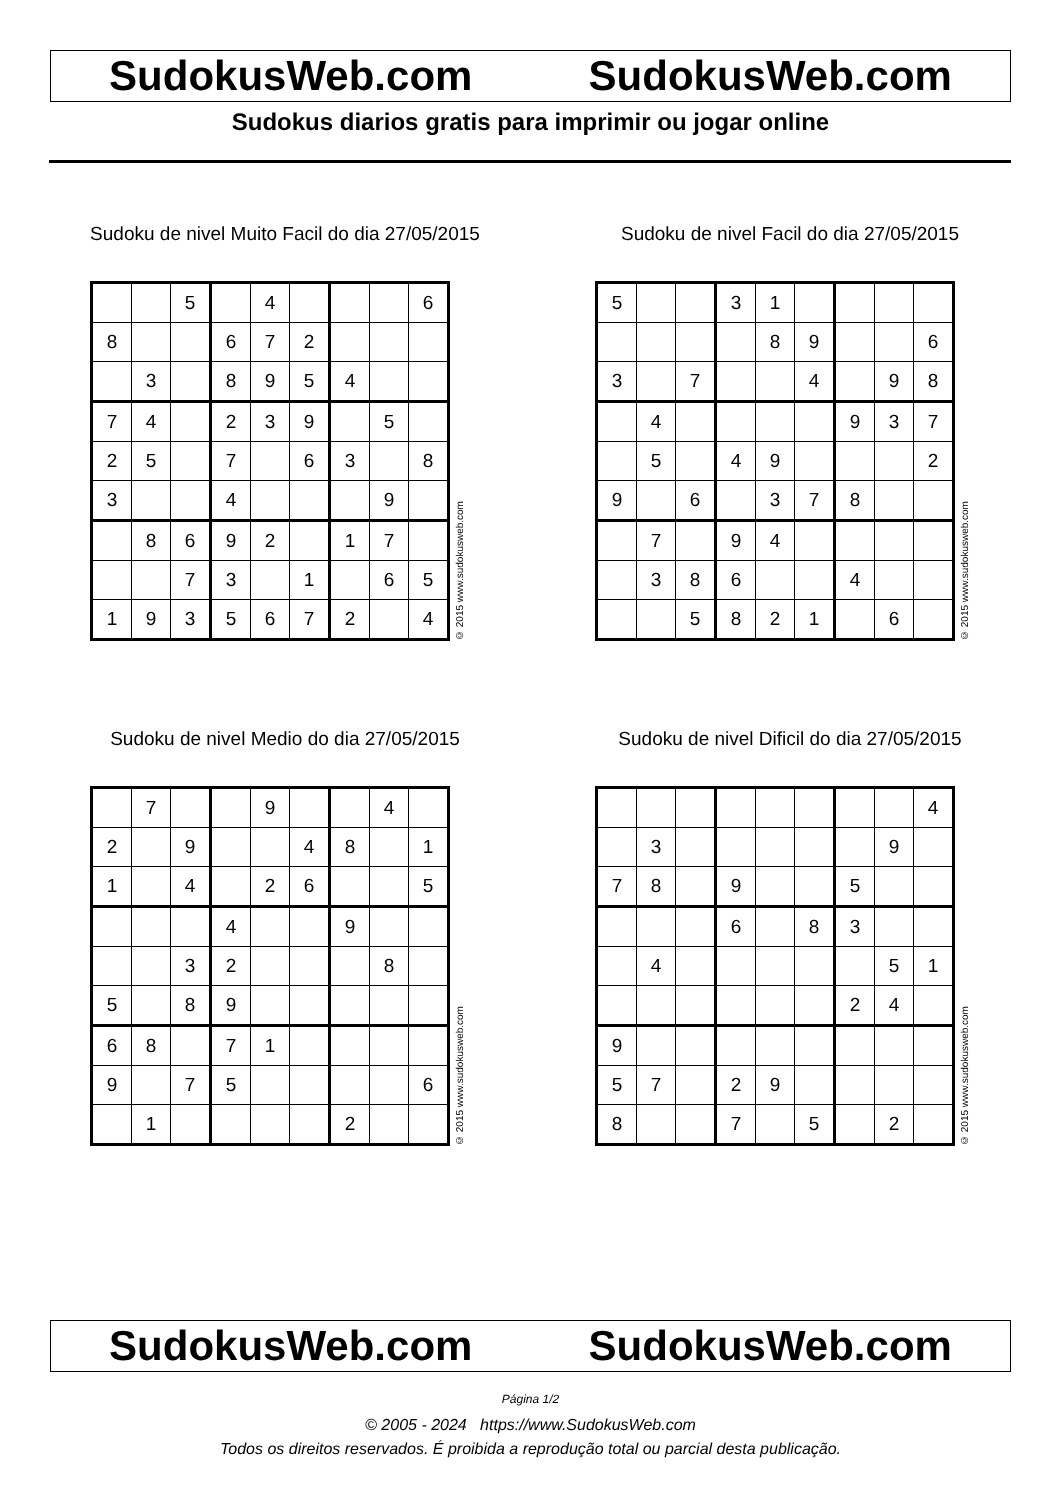SudokusWeb.com SudokusWeb.com
Sudokus diarios gratis para imprimir ou jogar online
Sudoku de nivel Muito Facil do dia 27/05/2015
| | | 5 | | 4 | | | | 6 |
| 8 | | | 6 | 7 | 2 | | | |
| | 3 | | 8 | 9 | 5 | 4 | | |
| 7 | 4 | | 2 | 3 | 9 | | 5 | |
| 2 | 5 | | 7 | | 6 | 3 | | 8 |
| 3 | | | 4 | | | | 9 | |
| | 8 | 6 | 9 | 2 | | 1 | 7 | |
| | | 7 | 3 | | 1 | | 6 | 5 |
| 1 | 9 | 3 | 5 | 6 | 7 | 2 | | 4 |
© 2015 www.sudokusweb.com
Sudoku de nivel Facil do dia 27/05/2015
| 5 | | | 3 | 1 | | | | |
| | | | | 8 | 9 | | | 6 |
| 3 | | 7 | | | 4 | | 9 | 8 |
| | 4 | | | | | 9 | 3 | 7 |
| | 5 | | 4 | 9 | | | | 2 |
| 9 | | 6 | | 3 | 7 | 8 | | |
| | 7 | | 9 | 4 | | | | |
| | 3 | 8 | 6 | | | 4 | | |
| | | 5 | 8 | 2 | 1 | | 6 | |
© 2015 www.sudokusweb.com
Sudoku de nivel Medio do dia 27/05/2015
| | 7 | | | 9 | | | 4 | |
| 2 | | 9 | | | 4 | 8 | | 1 |
| 1 | | 4 | | 2 | 6 | | | 5 |
| | | | 4 | | | 9 | | |
| | | 3 | 2 | | | | 8 | |
| 5 | | 8 | 9 | | | | | |
| 6 | 8 | | 7 | 1 | | | | |
| 9 | | 7 | 5 | | | | | 6 |
| | 1 | | | | | 2 | | |
© 2015 www.sudokusweb.com
Sudoku de nivel Dificil do dia 27/05/2015
| | | | | | | | | 4 |
| | 3 | | | | | | 9 | |
| 7 | 8 | | 9 | | | 5 | | |
| | | | 6 | | 8 | 3 | | |
| | 4 | | | | | | 5 | 1 |
| | | | | | | 2 | 4 | |
| 9 | | | | | | | | |
| 5 | 7 | | 2 | 9 | | | | |
| 8 | | | 7 | | 5 | | 2 | |
© 2015 www.sudokusweb.com
SudokusWeb.com SudokusWeb.com
Página 1/2
© 2005 - 2024 https://www.SudokusWeb.com
Todos os direitos reservados. É proibida a reprodução total ou parcial desta publicação.